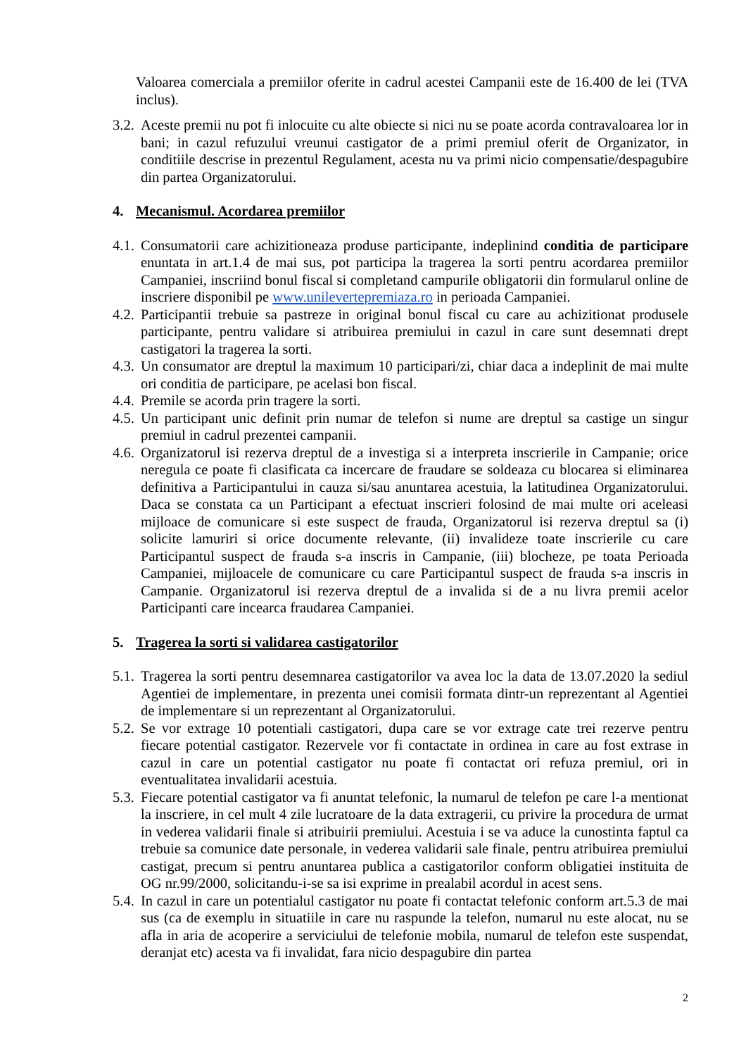Valoarea comerciala a premiilor oferite in cadrul acestei Campanii este de 16.400 de lei (TVA inclus).
3.2.
Aceste premii nu pot fi inlocuite cu alte obiecte si nici nu se poate acorda contravaloarea lor in bani; in cazul refuzului vreunui castigator de a primi premiul oferit de Organizator, in conditiile descrise in prezentul Regulament, acesta nu va primi nicio compensatie/despagubire din partea Organizatorului.
4. Mecanismul. Acordarea premiilor
4.1.
Consumatorii care achizitioneaza produse participante, indeplinind conditia de participare enuntata in art.1.4 de mai sus, pot participa la tragerea la sorti pentru acordarea premiilor Campaniei, inscriind bonul fiscal si completand campurile obligatorii din formularul online de inscriere disponibil pe www.unilevertepremiaza.ro in perioada Campaniei.
4.2.
Participantii trebuie sa pastreze in original bonul fiscal cu care au achizitionat produsele participante, pentru validare si atribuirea premiului in cazul in care sunt desemnati drept castigatori la tragerea la sorti.
4.3.
Un consumator are dreptul la maximum 10 participari/zi, chiar daca a indeplinit de mai multe ori conditia de participare, pe acelasi bon fiscal.
4.4.
Premile se acorda prin tragere la sorti.
4.5.
Un participant unic definit prin numar de telefon si nume are dreptul sa castige un singur premiul in cadrul prezentei campanii.
4.6.
Organizatorul isi rezerva dreptul de a investiga si a interpreta inscrierile in Campanie; orice neregula ce poate fi clasificata ca incercare de fraudare se soldeaza cu blocarea si eliminarea definitiva a Participantului in cauza si/sau anuntarea acestuia, la latitudinea Organizatorului. Daca se constata ca un Participant a efectuat inscrieri folosind de mai multe ori aceleasi mijloace de comunicare si este suspect de frauda, Organizatorul isi rezerva dreptul sa (i) solicite lamuriri si orice documente relevante, (ii) invalideze toate inscrierile cu care Participantul suspect de frauda s-a inscris in Campanie, (iii) blocheze, pe toata Perioada Campaniei, mijloacele de comunicare cu care Participantul suspect de frauda s-a inscris in Campanie. Organizatorul isi rezerva dreptul de a invalida si de a nu livra premii acelor Participanti care incearca fraudarea Campaniei.
5. Tragerea la sorti si validarea castigatorilor
5.1.
Tragerea la sorti pentru desemnarea castigatorilor va avea loc la data de 13.07.2020 la sediul Agentiei de implementare, in prezenta unei comisii formata dintr-un reprezentant al Agentiei de implementare si un reprezentant al Organizatorului.
5.2.
Se vor extrage 10 potentiali castigatori, dupa care se vor extrage cate trei rezerve pentru fiecare potential castigator. Rezervele vor fi contactate in ordinea in care au fost extrase in cazul in care un potential castigator nu poate fi contactat ori refuza premiul, ori in eventualitatea invalidarii acestuia.
5.3.
Fiecare potential castigator va fi anuntat telefonic, la numarul de telefon pe care l-a mentionat la inscriere, in cel mult 4 zile lucratoare de la data extragerii, cu privire la procedura de urmat in vederea validarii finale si atribuirii premiului. Acestuia i se va aduce la cunostinta faptul ca trebuie sa comunice date personale, in vederea validarii sale finale, pentru atribuirea premiului castigat, precum si pentru anuntarea publica a castigatorilor conform obligatiei instituita de OG nr.99/2000, solicitandu-i-se sa isi exprime in prealabil acordul in acest sens.
5.4.
In cazul in care un potentialul castigator nu poate fi contactat telefonic conform art.5.3 de mai sus (ca de exemplu in situatiile in care nu raspunde la telefon, numarul nu este alocat, nu se afla in aria de acoperire a serviciului de telefonie mobila, numarul de telefon este suspendat, deranjat etc) acesta va fi invalidat, fara nicio despagubire din partea
2